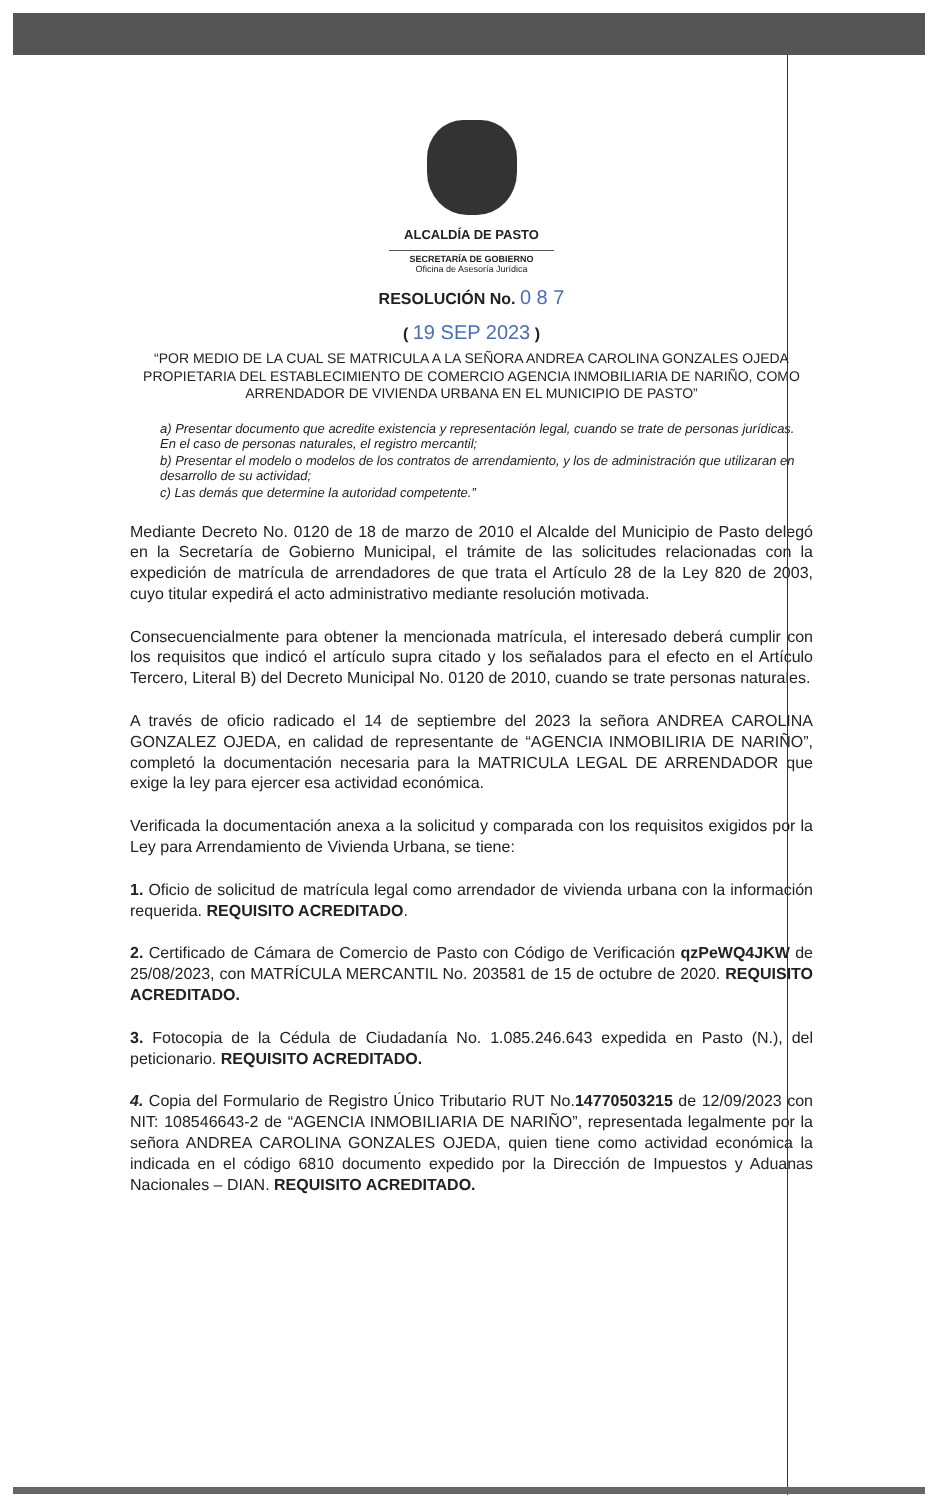ALCALDÍA DE PASTO
SECRETARÍA DE GOBIERNO
Oficina de Asesoría Jurídica
RESOLUCIÓN No. 0 8 7
( 19 SEP 2023 )
“POR MEDIO DE LA CUAL SE MATRICULA A LA SEÑORA ANDREA CAROLINA GONZALES OJEDA PROPIETARIA DEL ESTABLECIMIENTO DE COMERCIO AGENCIA INMOBILIARIA DE NARIÑO, COMO ARRENDADOR DE VIVIENDA URBANA EN EL MUNICIPIO DE PASTO”
a) Presentar documento que acredite existencia y representación legal, cuando se trate de personas jurídicas. En el caso de personas naturales, el registro mercantil;
b) Presentar el modelo o modelos de los contratos de arrendamiento, y los de administración que utilizaran en desarrollo de su actividad;
c) Las demás que determine la autoridad competente.”
Mediante Decreto No. 0120 de 18 de marzo de 2010 el Alcalde del Municipio de Pasto delegó en la Secretaría de Gobierno Municipal, el trámite de las solicitudes relacionadas con la expedición de matrícula de arrendadores de que trata el Artículo 28 de la Ley 820 de 2003, cuyo titular expedirá el acto administrativo mediante resolución motivada.
Consecuencialmente para obtener la mencionada matrícula, el interesado deberá cumplir con los requisitos que indicó el artículo supra citado y los señalados para el efecto en el Artículo Tercero, Literal B) del Decreto Municipal No. 0120 de 2010, cuando se trate personas naturales.
A través de oficio radicado el 14 de septiembre del 2023 la señora ANDREA CAROLINA GONZALEZ OJEDA, en calidad de representante de “AGENCIA INMOBILIRIA DE NARIÑO”, completó la documentación necesaria para la MATRICULA LEGAL DE ARRENDADOR que exige la ley para ejercer esa actividad económica.
Verificada la documentación anexa a la solicitud y comparada con los requisitos exigidos por la Ley para Arrendamiento de Vivienda Urbana, se tiene:
1. Oficio de solicitud de matrícula legal como arrendador de vivienda urbana con la información requerida. REQUISITO ACREDITADO.
2. Certificado de Cámara de Comercio de Pasto con Código de Verificación qzPeWQ4JKW de 25/08/2023, con MATRÍCULA MERCANTIL No. 203581 de 15 de octubre de 2020. REQUISITO ACREDITADO.
3. Fotocopia de la Cédula de Ciudadanía No. 1.085.246.643 expedida en Pasto (N.), del peticionario. REQUISITO ACREDITADO.
4. Copia del Formulario de Registro Único Tributario RUT No.14770503215 de 12/09/2023 con NIT: 108546643-2 de “AGENCIA INMOBILIARIA DE NARIÑO”, representada legalmente por la señora ANDREA CAROLINA GONZALES OJEDA, quien tiene como actividad económica la indicada en el código 6810 documento expedido por la Dirección de Impuestos y Aduanas Nacionales – DIAN. REQUISITO ACREDITADO.